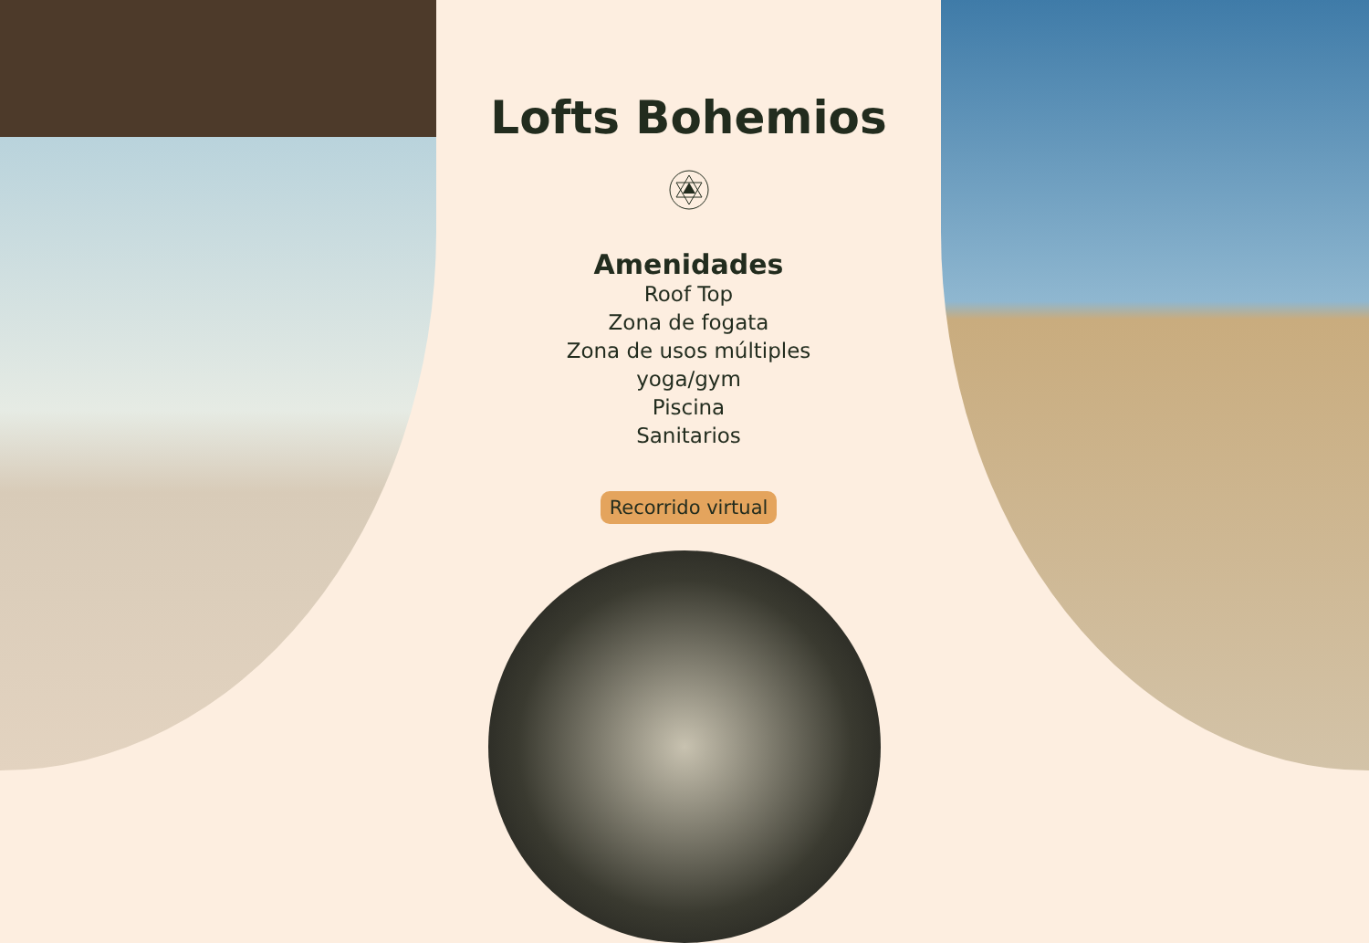Lofts Bohemios
Amenidades
Roof Top
Zona de fogata
Zona de usos múltiples
yoga/gym
Piscina
Sanitarios
Recorrido virtual